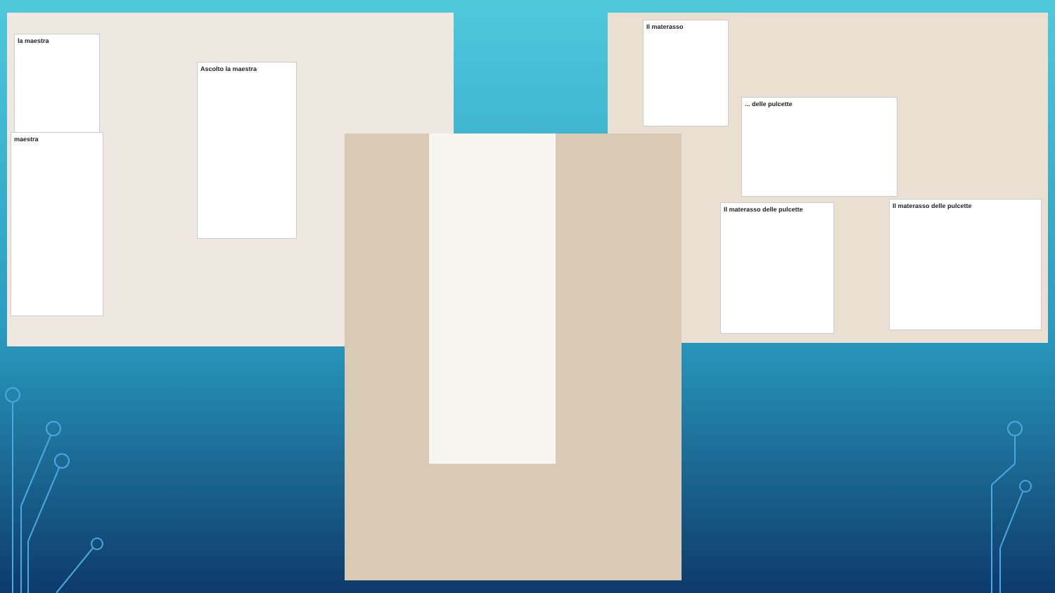Ascolto la maestra
la maestra
maestra
Il materasso delle pulcette
Il materasso delle pulcette
... delle pulcette
Il materasso